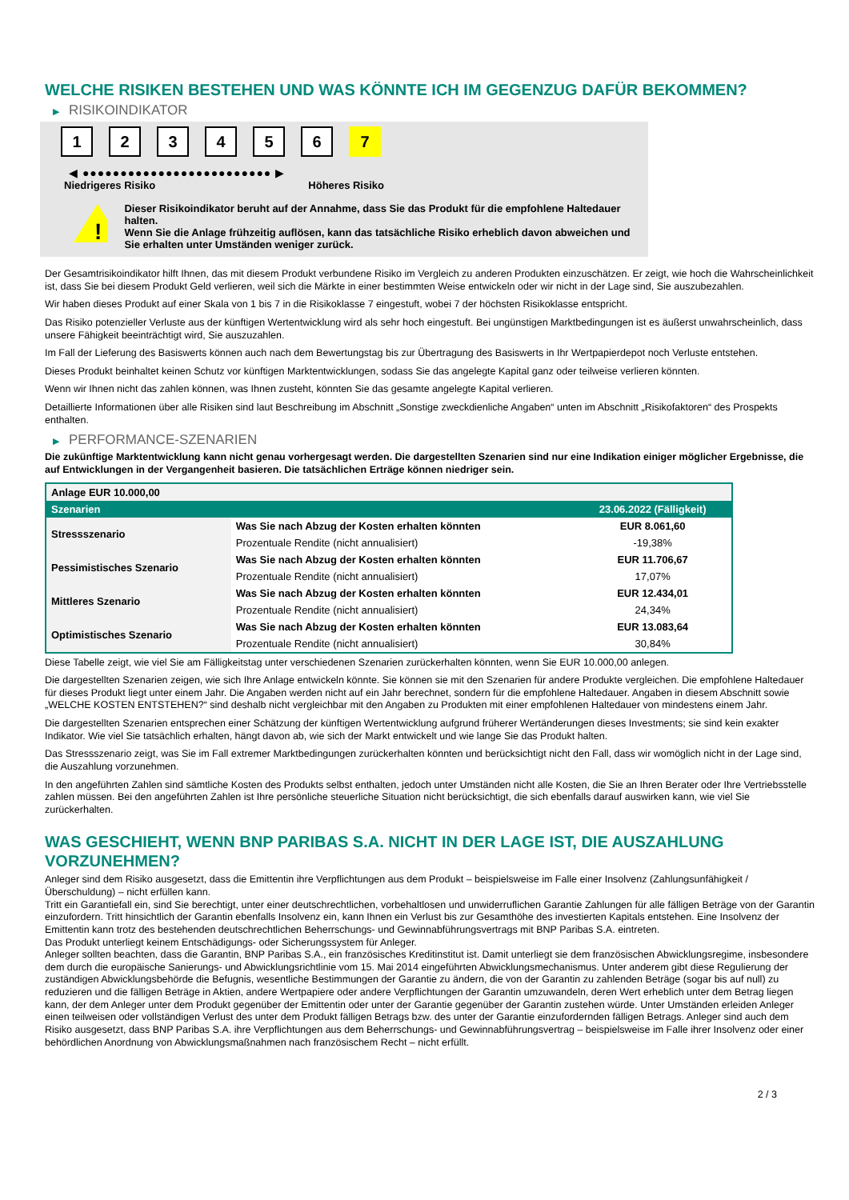WELCHE RISIKEN BESTEHEN UND WAS KÖNNTE ICH IM GEGENZUG DAFÜR BEKOMMEN?
▶ RISIKOINDIKATOR
1 2 3 4 5 6 7
◀ ●●●●●●●●●●●●●●●●●●●●●●●●● ▶
Niedrigeres Risiko Höheres Risiko
!
Dieser Risikoindikator beruht auf der Annahme, dass Sie das Produkt für die empfohlene Haltedauer halten.
Wenn Sie die Anlage frühzeitig auflösen, kann das tatsächliche Risiko erheblich davon abweichen und Sie erhalten unter Umständen weniger zurück.
Der Gesamtrisikoindikator hilft Ihnen, das mit diesem Produkt verbundene Risiko im Vergleich zu anderen Produkten einzuschätzen. Er zeigt, wie hoch die Wahrscheinlichkeit ist, dass Sie bei diesem Produkt Geld verlieren, weil sich die Märkte in einer bestimmten Weise entwickeln oder wir nicht in der Lage sind, Sie auszubezahlen.
Wir haben dieses Produkt auf einer Skala von 1 bis 7 in die Risikoklasse 7 eingestuft, wobei 7 der höchsten Risikoklasse entspricht.
Das Risiko potenzieller Verluste aus der künftigen Wertentwicklung wird als sehr hoch eingestuft. Bei ungünstigen Marktbedingungen ist es äußerst unwahrscheinlich, dass unsere Fähigkeit beeinträchtigt wird, Sie auszuzahlen.
Im Fall der Lieferung des Basiswerts können auch nach dem Bewertungstag bis zur Übertragung des Basiswerts in Ihr Wertpapierdepot noch Verluste entstehen.
Dieses Produkt beinhaltet keinen Schutz vor künftigen Marktentwicklungen, sodass Sie das angelegte Kapital ganz oder teilweise verlieren könnten.
Wenn wir Ihnen nicht das zahlen können, was Ihnen zusteht, könnten Sie das gesamte angelegte Kapital verlieren.
Detaillierte Informationen über alle Risiken sind laut Beschreibung im Abschnitt „Sonstige zweckdienliche Angaben“ unten im Abschnitt „Risikofaktoren“ des Prospekts enthalten.
▶ PERFORMANCE-SZENARIEN
Die zukünftige Marktentwicklung kann nicht genau vorhergesagt werden. Die dargestellten Szenarien sind nur eine Indikation einiger möglicher Ergebnisse, die auf Entwicklungen in der Vergangenheit basieren. Die tatsächlichen Erträge können niedriger sein.
| Anlage EUR 10.000,00 | | |
| --- | --- | --- |
| Szenarien | | 23.06.2022 (Fälligkeit) |
| Stressszenario | Was Sie nach Abzug der Kosten erhalten könnten | EUR 8.061,60 |
| | Prozentuale Rendite (nicht annualisiert) | -19,38% |
| Pessimistisches Szenario | Was Sie nach Abzug der Kosten erhalten könnten | EUR 11.706,67 |
| | Prozentuale Rendite (nicht annualisiert) | 17,07% |
| Mittleres Szenario | Was Sie nach Abzug der Kosten erhalten könnten | EUR 12.434,01 |
| | Prozentuale Rendite (nicht annualisiert) | 24,34% |
| Optimistisches Szenario | Was Sie nach Abzug der Kosten erhalten könnten | EUR 13.083,64 |
| | Prozentuale Rendite (nicht annualisiert) | 30,84% |
Diese Tabelle zeigt, wie viel Sie am Fälligkeitstag unter verschiedenen Szenarien zurückerhalten könnten, wenn Sie EUR 10.000,00 anlegen.
Die dargestellten Szenarien zeigen, wie sich Ihre Anlage entwickeln könnte. Sie können sie mit den Szenarien für andere Produkte vergleichen. Die empfohlene Haltedauer für dieses Produkt liegt unter einem Jahr. Die Angaben werden nicht auf ein Jahr berechnet, sondern für die empfohlene Haltedauer. Angaben in diesem Abschnitt sowie „WELCHE KOSTEN ENTSTEHEN?“ sind deshalb nicht vergleichbar mit den Angaben zu Produkten mit einer empfohlenen Haltedauer von mindestens einem Jahr.
Die dargestellten Szenarien entsprechen einer Schätzung der künftigen Wertentwicklung aufgrund früherer Wertänderungen dieses Investments; sie sind kein exakter Indikator. Wie viel Sie tatsächlich erhalten, hängt davon ab, wie sich der Markt entwickelt und wie lange Sie das Produkt halten.
Das Stressszenario zeigt, was Sie im Fall extremer Marktbedingungen zurückerhalten könnten und berücksichtigt nicht den Fall, dass wir womöglich nicht in der Lage sind, die Auszahlung vorzunehmen.
In den angeführten Zahlen sind sämtliche Kosten des Produkts selbst enthalten, jedoch unter Umständen nicht alle Kosten, die Sie an Ihren Berater oder Ihre Vertriebsstelle zahlen müssen. Bei den angeführten Zahlen ist Ihre persönliche steuerliche Situation nicht berücksichtigt, die sich ebenfalls darauf auswirken kann, wie viel Sie zurückerhalten.
WAS GESCHIEHT, WENN BNP PARIBAS S.A. NICHT IN DER LAGE IST, DIE AUSZAHLUNG VORZUNEHMEN?
Anleger sind dem Risiko ausgesetzt, dass die Emittentin ihre Verpflichtungen aus dem Produkt – beispielsweise im Falle einer Insolvenz (Zahlungsunfähigkeit / Überschuldung) – nicht erfüllen kann.
Tritt ein Garantiefall ein, sind Sie berechtigt, unter einer deutschrechtlichen, vorbehaltlosen und unwiderruflichen Garantie Zahlungen für alle fälligen Beträge von der Garantin einzufordern. Tritt hinsichtlich der Garantin ebenfalls Insolvenz ein, kann Ihnen ein Verlust bis zur Gesamthöhe des investierten Kapitals entstehen. Eine Insolvenz der Emittentin kann trotz des bestehenden deutschrechtlichen Beherrschungs- und Gewinnabführungsvertrags mit BNP Paribas S.A. eintreten.
Das Produkt unterliegt keinem Entschädigungs- oder Sicherungssystem für Anleger.
Anleger sollten beachten, dass die Garantin, BNP Paribas S.A., ein französisches Kreditinstitut ist. Damit unterliegt sie dem französischen Abwicklungsregime, insbesondere dem durch die europäische Sanierungs- und Abwicklungsrichtlinie vom 15. Mai 2014 eingeführten Abwicklungsmechanismus. Unter anderem gibt diese Regulierung der zuständigen Abwicklungsbehörde die Befugnis, wesentliche Bestimmungen der Garantie zu ändern, die von der Garantin zu zahlenden Beträge (sogar bis auf null) zu reduzieren und die fälligen Beträge in Aktien, andere Wertpapiere oder andere Verpflichtungen der Garantin umzuwandeln, deren Wert erheblich unter dem Betrag liegen kann, der dem Anleger unter dem Produkt gegenüber der Emittentin oder unter der Garantie gegenüber der Garantin zustehen würde. Unter Umständen erleiden Anleger einen teilweisen oder vollständigen Verlust des unter dem Produkt fälligen Betrags bzw. des unter der Garantie einzufordernden fälligen Betrags. Anleger sind auch dem Risiko ausgesetzt, dass BNP Paribas S.A. ihre Verpflichtungen aus dem Beherrschungs- und Gewinnabführungsvertrag – beispielsweise im Falle ihrer Insolvenz oder einer behördlichen Anordnung von Abwicklungsmaßnahmen nach französischem Recht – nicht erfüllt.
2 / 3